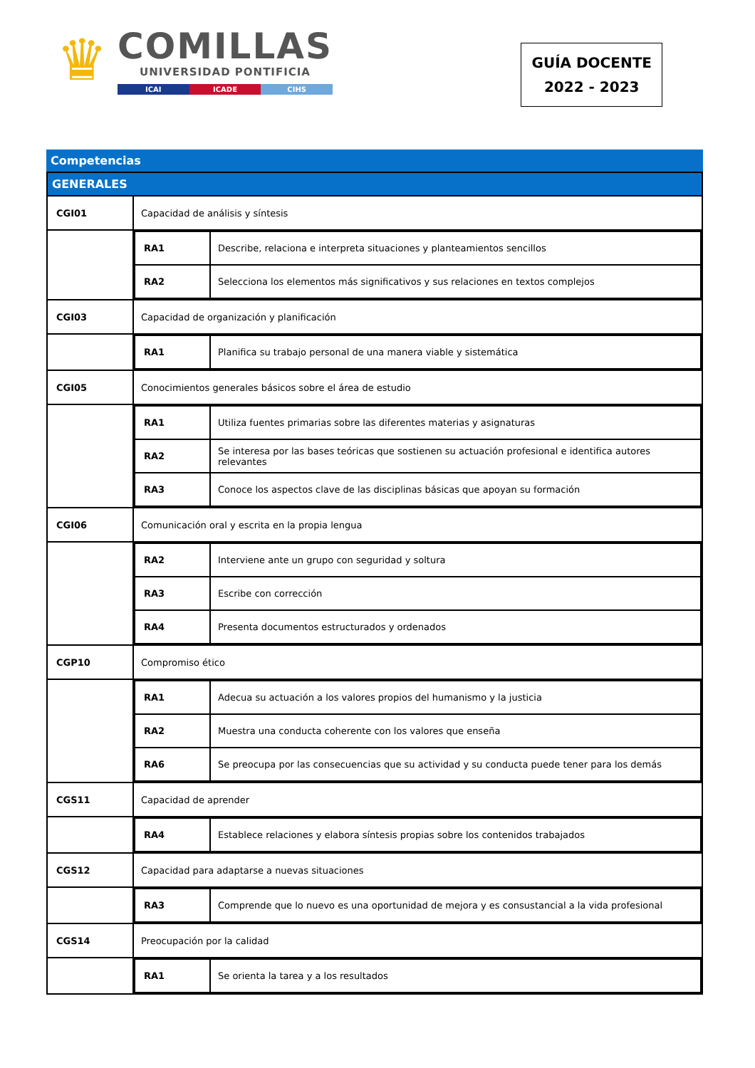♛
COMILLAS
UNIVERSIDAD PONTIFICIA
ICAI ICADE CIHS
GUÍA DOCENTE
2022 - 2023
Competencias
| GENERALES | |
| CGI01 | Capacidad de análisis y síntesis |
| | / RA1 / Describe, relaciona e interpreta situaciones y planteamientos sencillos / / RA2 / Selecciona los elementos más significativos y sus relaciones en textos complejos / |
| CGI03 | Capacidad de organización y planificación |
| | / RA1 / Planifica su trabajo personal de una manera viable y sistemática / |
| CGI05 | Conocimientos generales básicos sobre el área de estudio |
| | / RA1 / Utiliza fuentes primarias sobre las diferentes materias y asignaturas / / RA2 / Se interesa por las bases teóricas que sostienen su actuación profesional e identifica autores relevantes / / RA3 / Conoce los aspectos clave de las disciplinas básicas que apoyan su formación / |
| CGI06 | Comunicación oral y escrita en la propia lengua |
| | / RA2 / Interviene ante un grupo con seguridad y soltura / / RA3 / Escribe con corrección / / RA4 / Presenta documentos estructurados y ordenados / |
| CGP10 | Compromiso ético |
| | / RA1 / Adecua su actuación a los valores propios del humanismo y la justicia / / RA2 / Muestra una conducta coherente con los valores que enseña / / RA6 / Se preocupa por las consecuencias que su actividad y su conducta puede tener para los demás / |
| CGS11 | Capacidad de aprender |
| | / RA4 / Establece relaciones y elabora síntesis propias sobre los contenidos trabajados / |
| CGS12 | Capacidad para adaptarse a nuevas situaciones |
| | / RA3 / Comprende que lo nuevo es una oportunidad de mejora y es consustancial a la vida profesional / |
| CGS14 | Preocupación por la calidad |
| | / RA1 / Se orienta la tarea y a los resultados / |